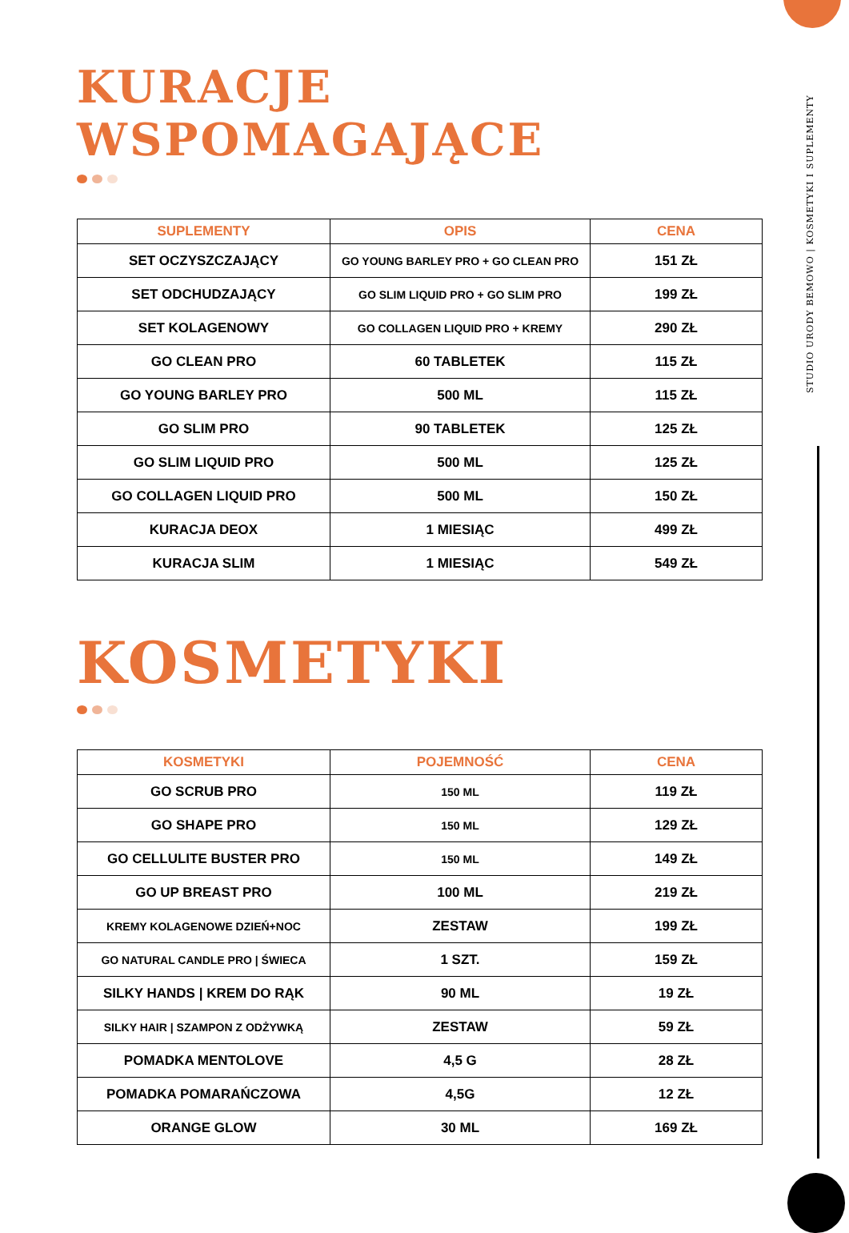STUDIO URODY BEMOWO | KOSMETYKI I SUPLEMENTY
KURACJE WSPOMAGAJĄCE
| SUPLEMENTY | OPIS | CENA |
| --- | --- | --- |
| SET OCZYSZCZAJĄCY | GO YOUNG BARLEY PRO + GO CLEAN PRO | 151 ZŁ |
| SET ODCHUDZAJĄCY | GO SLIM LIQUID PRO + GO SLIM PRO | 199 ZŁ |
| SET KOLAGENOWY | GO COLLAGEN LIQUID PRO + KREMY | 290 ZŁ |
| GO CLEAN PRO | 60 TABLETEK | 115 ZŁ |
| GO YOUNG BARLEY PRO | 500 ML | 115 ZŁ |
| GO SLIM PRO | 90 TABLETEK | 125 ZŁ |
| GO SLIM LIQUID PRO | 500 ML | 125 ZŁ |
| GO COLLAGEN LIQUID PRO | 500 ML | 150 ZŁ |
| KURACJA DEOX | 1 MIESIĄC | 499 ZŁ |
| KURACJA SLIM | 1 MIESIĄC | 549 ZŁ |
KOSMETYKI
| KOSMETYKI | POJEMNOŚĆ | CENA |
| --- | --- | --- |
| GO SCRUB PRO | 150 ML | 119 ZŁ |
| GO SHAPE PRO | 150 ML | 129 ZŁ |
| GO CELLULITE BUSTER PRO | 150 ML | 149 ZŁ |
| GO UP BREAST PRO | 100 ML | 219 ZŁ |
| KREMY KOLAGENOWE DZIEŃ+NOC | ZESTAW | 199 ZŁ |
| GO NATURAL CANDLE PRO / ŚWIECA | 1 SZT. | 159 ZŁ |
| SILKY HANDS / KREM DO RĄK | 90 ML | 19 ZŁ |
| SILKY HAIR / SZAMPON Z ODŻYWKĄ | ZESTAW | 59 ZŁ |
| POMADKA MENTOLOVE | 4,5 G | 28 ZŁ |
| POMADKA POMARAŃCZOWA | 4,5G | 12 ZŁ |
| ORANGE GLOW | 30 ML | 169 ZŁ |